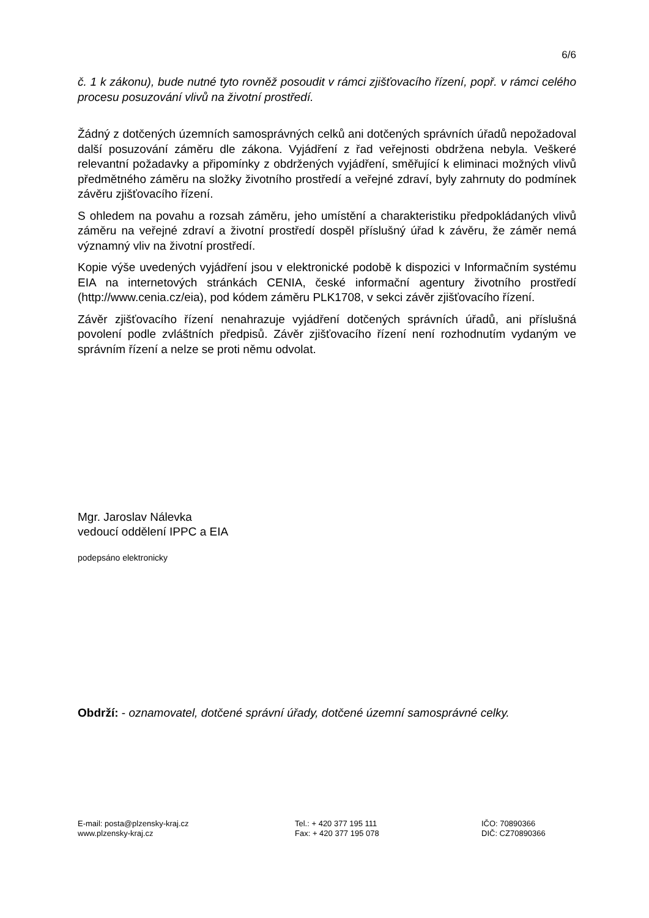6/6
č. 1 k zákonu), bude nutné tyto rovněž posoudit v rámci zjišťovacího řízení, popř. v rámci celého procesu posuzování vlivů na životní prostředí.
Žádný z dotčených územních samosprávných celků ani dotčených správních úřadů nepožadoval další posuzování záměru dle zákona. Vyjádření z řad veřejnosti obdržena nebyla. Veškeré relevantní požadavky a připomínky z obdržených vyjádření, směřující k eliminaci možných vlivů předmětného záměru na složky životního prostředí a veřejné zdraví, byly zahrnuty do podmínek závěru zjišťovacího řízení.
S ohledem na povahu a rozsah záměru, jeho umístění a charakteristiku předpokládaných vlivů záměru na veřejné zdraví a životní prostředí dospěl příslušný úřad k závěru, že záměr nemá významný vliv na životní prostředí.
Kopie výše uvedených vyjádření jsou v elektronické podobě k dispozici v Informačním systému EIA na internetových stránkách CENIA, české informační agentury životního prostředí (http://www.cenia.cz/eia), pod kódem záměru PLK1708, v sekci závěr zjišťovacího řízení.
Závěr zjišťovacího řízení nenahrazuje vyjádření dotčených správních úřadů, ani příslušná povolení podle zvláštních předpisů. Závěr zjišťovacího řízení není rozhodnutím vydaným ve správním řízení a nelze se proti němu odvolat.
Mgr. Jaroslav Nálevka
vedoucí oddělení IPPC a EIA
podepsáno elektronicky
Obdrží: - oznamovatel, dotčené správní úřady, dotčené územní samosprávné celky.
E-mail: posta@plzensky-kraj.cz
www.plzensky-kraj.cz
Tel.: + 420 377 195 111
Fax: + 420 377 195 078
IČO: 70890366
DIČ: CZ70890366